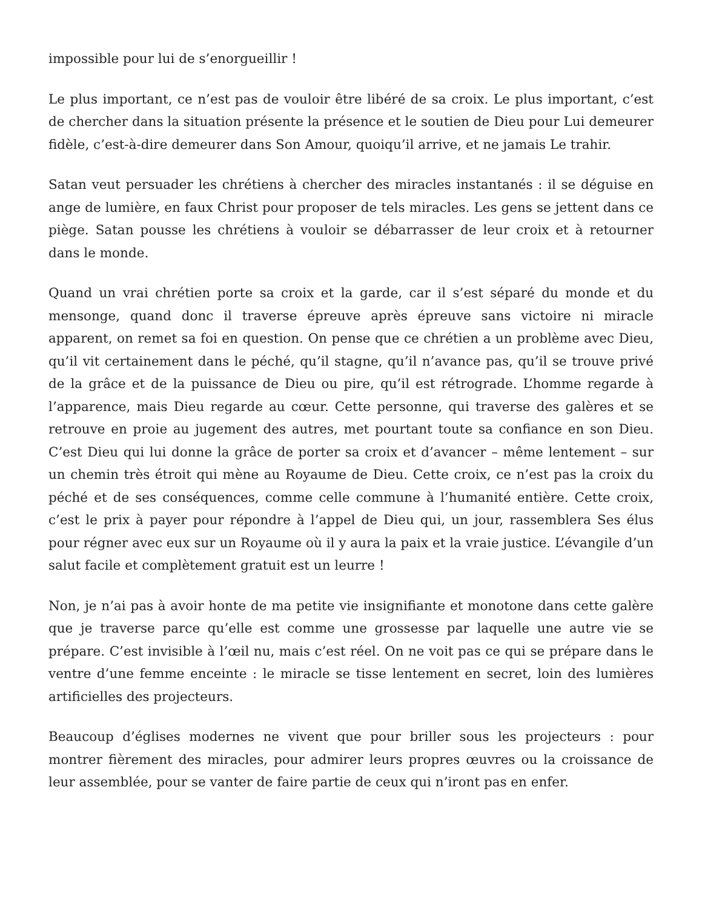impossible pour lui de s’enorgueillir !
Le plus important, ce n’est pas de vouloir être libéré de sa croix. Le plus important, c’est de chercher dans la situation présente la présence et le soutien de Dieu pour Lui demeurer fidèle, c’est-à-dire demeurer dans Son Amour, quoiqu’il arrive, et ne jamais Le trahir.
Satan veut persuader les chrétiens à chercher des miracles instantanés : il se déguise en ange de lumière, en faux Christ pour proposer de tels miracles. Les gens se jettent dans ce piège. Satan pousse les chrétiens à vouloir se débarrasser de leur croix et à retourner dans le monde.
Quand un vrai chrétien porte sa croix et la garde, car il s’est séparé du monde et du mensonge, quand donc il traverse épreuve après épreuve sans victoire ni miracle apparent, on remet sa foi en question. On pense que ce chrétien a un problème avec Dieu, qu’il vit certainement dans le péché, qu’il stagne, qu’il n’avance pas, qu’il se trouve privé de la grâce et de la puissance de Dieu ou pire, qu’il est rétrograde. L’homme regarde à l’apparence, mais Dieu regarde au cœur. Cette personne, qui traverse des galères et se retrouve en proie au jugement des autres, met pourtant toute sa confiance en son Dieu. C’est Dieu qui lui donne la grâce de porter sa croix et d’avancer – même lentement – sur un chemin très étroit qui mène au Royaume de Dieu. Cette croix, ce n’est pas la croix du péché et de ses conséquences, comme celle commune à l’humanité entière. Cette croix, c’est le prix à payer pour répondre à l’appel de Dieu qui, un jour, rassemblera Ses élus pour régner avec eux sur un Royaume où il y aura la paix et la vraie justice. L’évangile d’un salut facile et complètement gratuit est un leurre !
Non, je n’ai pas à avoir honte de ma petite vie insignifiante et monotone dans cette galère que je traverse parce qu’elle est comme une grossesse par laquelle une autre vie se prépare. C’est invisible à l’œil nu, mais c’est réel. On ne voit pas ce qui se prépare dans le ventre d’une femme enceinte : le miracle se tisse lentement en secret, loin des lumières artificielles des projecteurs.
Beaucoup d’églises modernes ne vivent que pour briller sous les projecteurs : pour montrer fièrement des miracles, pour admirer leurs propres œuvres ou la croissance de leur assemblée, pour se vanter de faire partie de ceux qui n’iront pas en enfer.